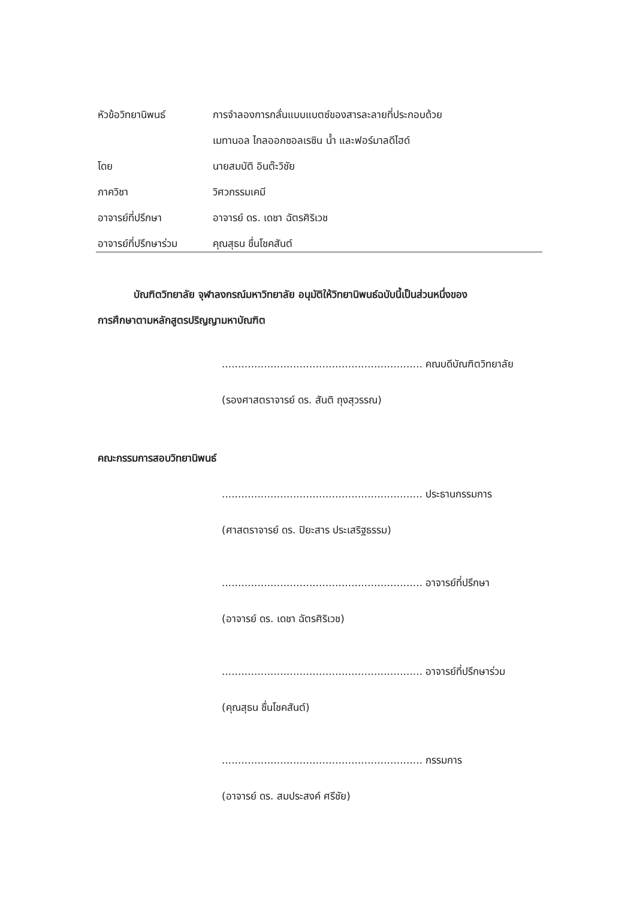หัวข้อวิทยานิพนธ์ การจำลองการกลั่นแบบแบตซ์ของสารละลายที่ประกอบด้วย
เมทานอล ไกลออกซอลเรซิน น้ำ และฟอร์มาลดีไฮด์
โดย นายสมบัติ อินต๊ะวิชัย
ภาควิชา วิศวกรรมเคมี
อาจารย์ที่ปรึกษา อาจารย์ ดร. เดชา ฉัตรศิริเวช
อาจารย์ที่ปรึกษาร่วม คุณสุธน ชื่นโชคสันต์
บัณฑิตวิทยาลัย จุฬาลงกรณ์มหาวิทยาลัย อนุมัติให้วิทยานิพนธ์ฉบับนี้เป็นส่วนหนึ่งของ
การศึกษาตามหลักสูตรปริญญามหาบัณฑิต
.............................................................. คณบดีบัณฑิตวิทยาลัย
(รองศาสตราจารย์ ดร. สันติ ถุงสุวรรณ)
คณะกรรมการสอบวิทยานิพนธ์
.............................................................. ประธานกรรมการ
(ศาสตราจารย์ ดร. ปิยะสาร ประเสริฐธรรม)
.............................................................. อาจารย์ที่ปรึกษา
(อาจารย์ ดร. เดชา ฉัตรศิริเวช)
.............................................................. อาจารย์ที่ปรึกษาร่วม
(คุณสุธน ชื่นโชคสันต์)
.............................................................. กรรมการ
(อาจารย์ ดร. สมประสงค์ ศรีชัย)